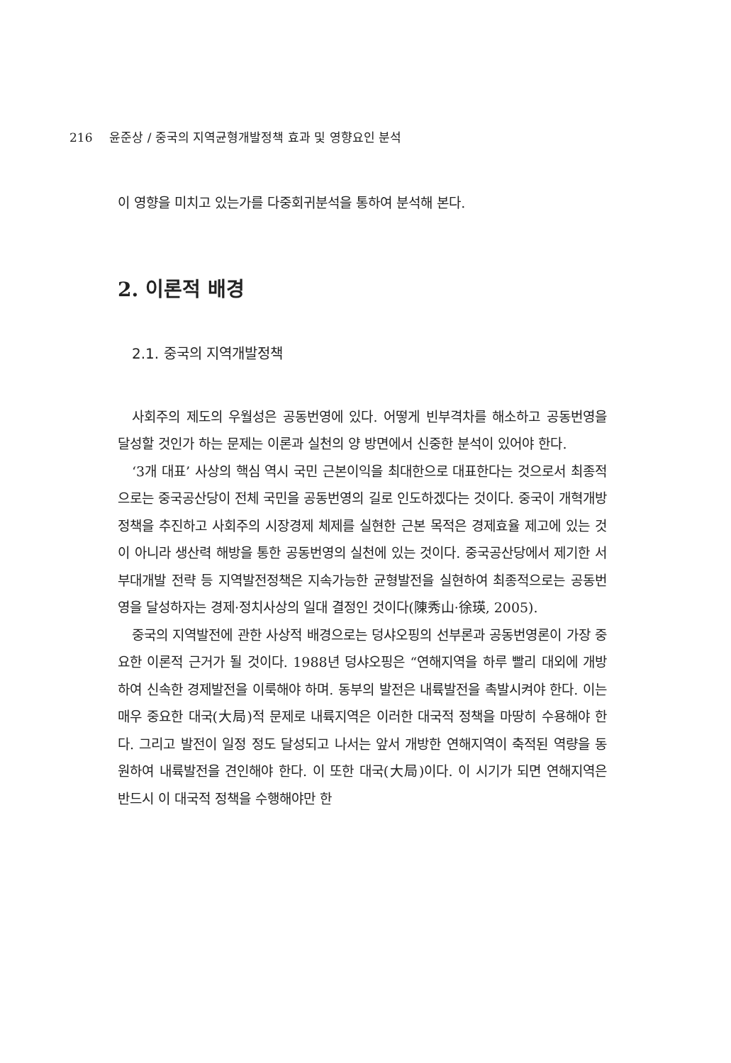216 윤준상 / 중국의 지역균형개발정책 효과 및 영향요인 분석
이 영향을 미치고 있는가를 다중회귀분석을 통하여 분석해 본다.
2. 이론적 배경
2.1. 중국의 지역개발정책
사회주의 제도의 우월성은 공동번영에 있다. 어떻게 빈부격차를 해소하고 공동번영을 달성할 것인가 하는 문제는 이론과 실천의 양 방면에서 신중한 분석이 있어야 한다.
‘3개 대표’ 사상의 핵심 역시 국민 근본이익을 최대한으로 대표한다는 것으로서 최종적으로는 중국공산당이 전체 국민을 공동번영의 길로 인도하겠다는 것이다. 중국이 개혁개방 정책을 추진하고 사회주의 시장경제 체제를 실현한 근본 목적은 경제효율 제고에 있는 것이 아니라 생산력 해방을 통한 공동번영의 실천에 있는 것이다. 중국공산당에서 제기한 서부대개발 전략 등 지역발전정책은 지속가능한 균형발전을 실현하여 최종적으로는 공동번영을 달성하자는 경제·정치사상의 일대 결정인 것이다(陳秀山·徐瑛, 2005).
중국의 지역발전에 관한 사상적 배경으로는 덩샤오핑의 선부론과 공동번영론이 가장 중요한 이론적 근거가 될 것이다. 1988년 덩샤오핑은 “연해지역을 하루 빨리 대외에 개방하여 신속한 경제발전을 이룩해야 하며. 동부의 발전은 내륙발전을 촉발시켜야 한다. 이는 매우 중요한 대국(大局)적 문제로 내륙지역은 이러한 대국적 정책을 마땅히 수용해야 한다. 그리고 발전이 일정 정도 달성되고 나서는 앞서 개방한 연해지역이 축적된 역량을 동원하여 내륙발전을 견인해야 한다. 이 또한 대국(大局)이다. 이 시기가 되면 연해지역은 반드시 이 대국적 정책을 수행해야만 한